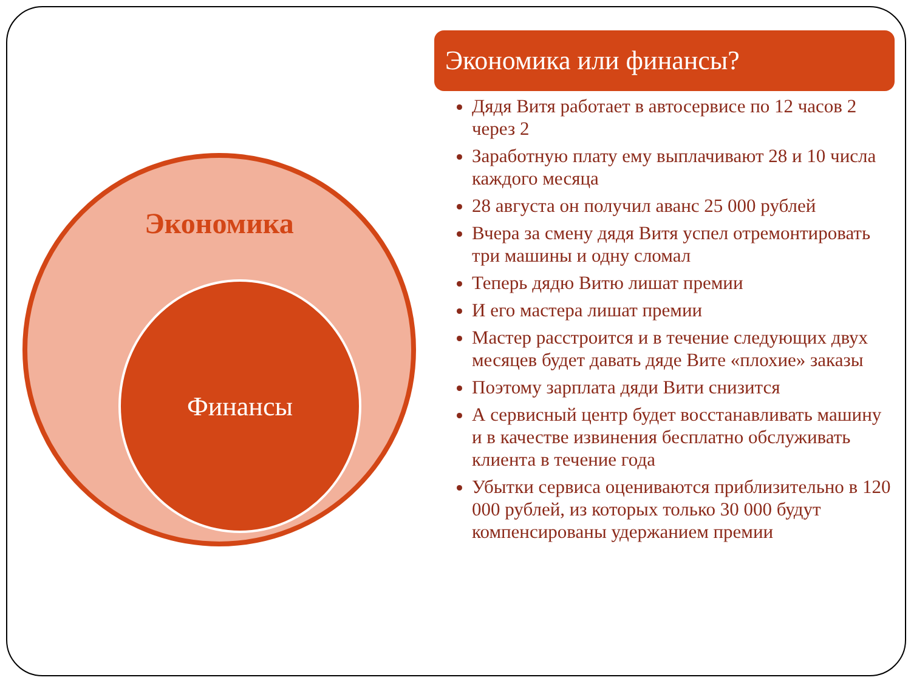Экономика
Финансы
Экономика или финансы?
Дядя Витя работает в автосервисе по 12 часов 2 через 2
Заработную плату ему выплачивают 28 и 10 числа каждого месяца
28 августа он получил аванс 25 000 рублей
Вчера за смену дядя Витя успел отремонтировать три машины и одну сломал
Теперь дядю Витю лишат премии
И его мастера лишат премии
Мастер расстроится и в течение следующих двух месяцев будет давать дяде Вите «плохие» заказы
Поэтому зарплата дяди Вити снизится
А сервисный центр будет восстанавливать машину и в качестве извинения бесплатно обслуживать клиента в течение года
Убытки сервиса оцениваются приблизительно в 120 000 рублей, из которых только 30 000 будут компенсированы удержанием премии